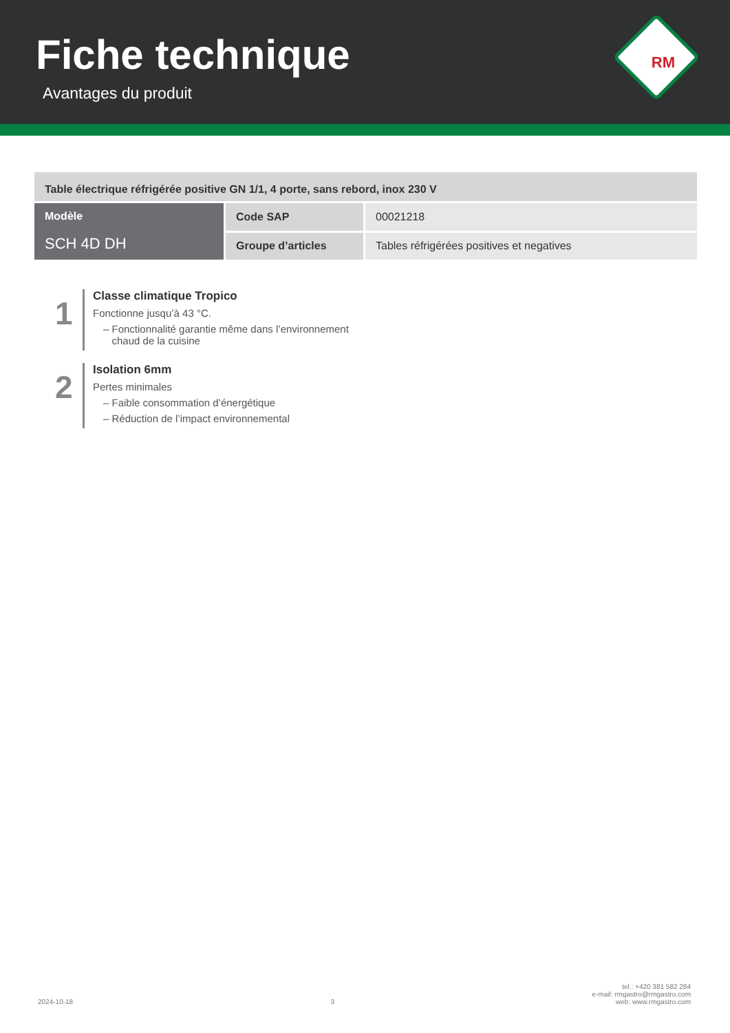Fiche technique
Avantages du produit
RM
| Table électrique réfrigérée positive GN 1/1, 4 porte, sans rebord, inox 230 V | | |
| Modèle SCH 4D DH | Code SAP | 00021218 |
| | Groupe d’articles | Tables réfrigérées positives et negatives |
1
Classe climatique Tropico
Fonctionne jusqu’à 43 °C.
– Fonctionnalité garantie même dans l’environnement
chaud de la cuisine
2
Isolation 6mm
Pertes minimales
– Faible consommation d’énergétique
– Réduction de l’impact environnemental
2024-10-18 3 tel.: +420 381 582 284
e-mail: rmgastro@rmgastro.com
web: www.rmgastro.com